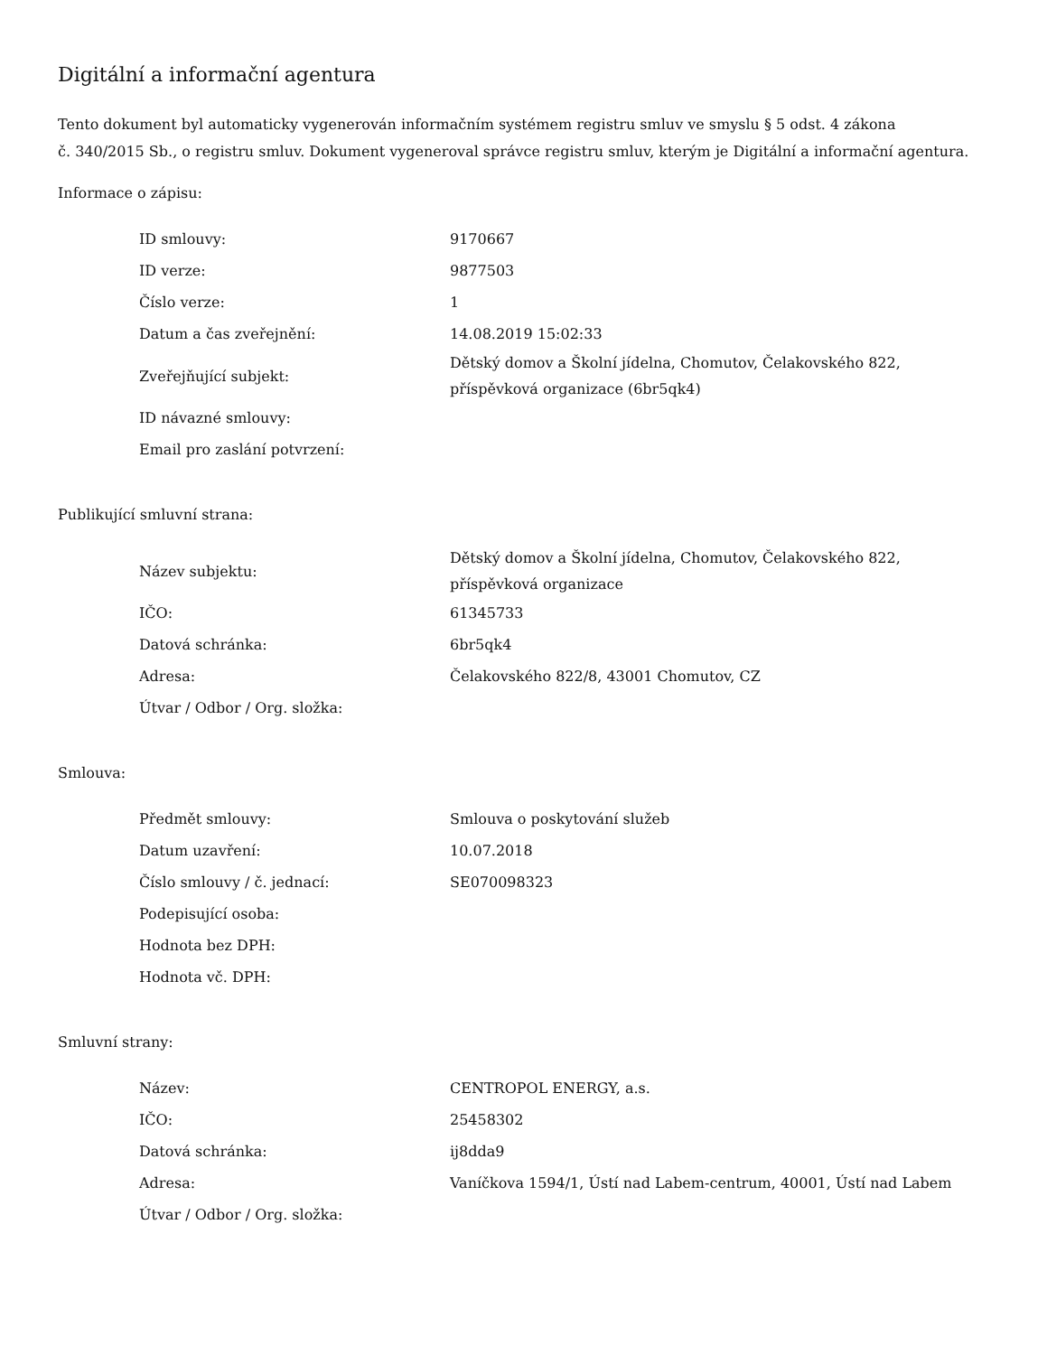Digitální a informační agentura
Tento dokument byl automaticky vygenerován informačním systémem registru smluv ve smyslu § 5 odst. 4 zákona
č. 340/2015 Sb., o registru smluv. Dokument vygeneroval správce registru smluv, kterým je Digitální a informační agentura.
Informace o zápisu:
| ID smlouvy: | 9170667 |
| ID verze: | 9877503 |
| Číslo verze: | 1 |
| Datum a čas zveřejnění: | 14.08.2019 15:02:33 |
| Zveřejňující subjekt: | Dětský domov a Školní jídelna, Chomutov, Čelakovského 822, příspěvková organizace (6br5qk4) |
| ID návazné smlouvy: | |
| Email pro zaslání potvrzení: | |
Publikující smluvní strana:
| Název subjektu: | Dětský domov a Školní jídelna, Chomutov, Čelakovského 822, příspěvková organizace |
| IČO: | 61345733 |
| Datová schránka: | 6br5qk4 |
| Adresa: | Čelakovského 822/8, 43001 Chomutov, CZ |
| Útvar / Odbor / Org. složka: | |
Smlouva:
| Předmět smlouvy: | Smlouva o poskytování služeb |
| Datum uzavření: | 10.07.2018 |
| Číslo smlouvy / č. jednací: | SE070098323 |
| Podepisující osoba: | |
| Hodnota bez DPH: | |
| Hodnota vč. DPH: | |
Smluvní strany:
| Název: | CENTROPOL ENERGY, a.s. |
| IČO: | 25458302 |
| Datová schránka: | ij8dda9 |
| Adresa: | Vaníčkova 1594/1, Ústí nad Labem-centrum, 40001, Ústí nad Labem |
| Útvar / Odbor / Org. složka: | |